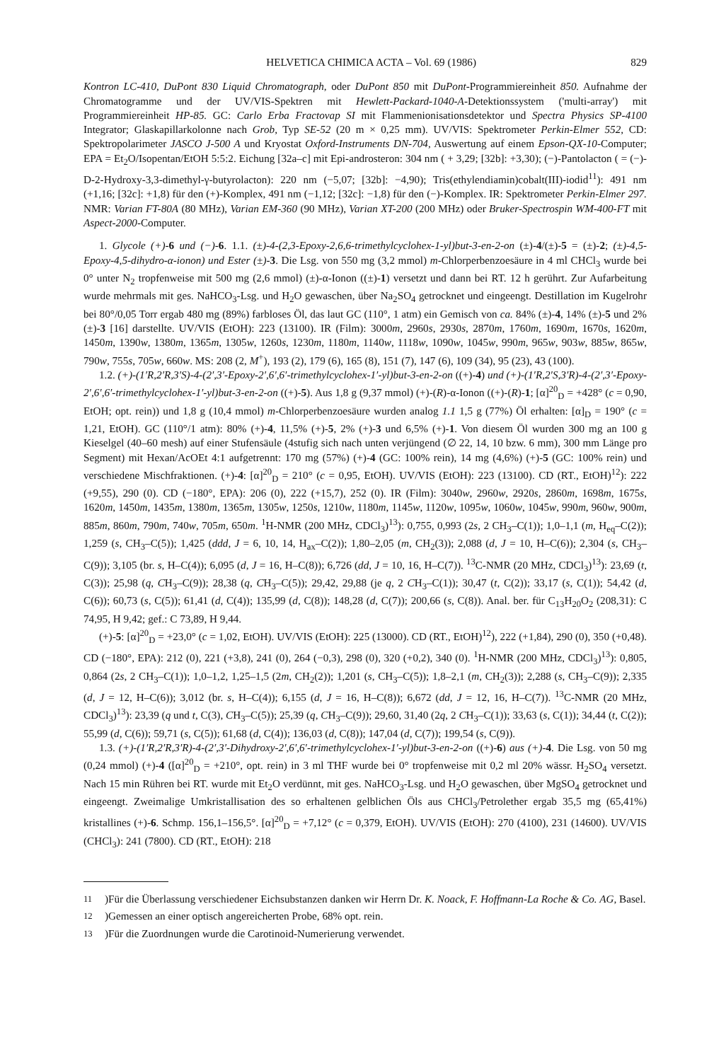HELVETICA CHIMICA ACTA – Vol. 69 (1986) 829
Kontron LC-410, DuPont 830 Liquid Chromatograph, oder DuPont 850 mit DuPont-Programmiereinheit 850. Aufnahme der Chromatogramme und der UV/VIS-Spektren mit Hewlett-Packard-1040-A-Detektionssystem ('multi-array') mit Programmiereinheit HP-85. GC: Carlo Erba Fractovap SI mit Flammenionisationsdetektor und Spectra Physics SP-4100 Integrator; Glaskapillarkolonne nach Grob, Typ SE-52 (20 m × 0,25 mm). UV/VIS: Spektrometer Perkin-Elmer 552, CD: Spektropolarimeter JASCO J-500 A und Kryostat Oxford-Instruments DN-704, Auswertung auf einem Epson-QX-10-Computer; EPA = Et<sub>2</sub>O/Isopentan/EtOH 5:5:2. Eichung [32a–c] mit Epi-androsteron: 304 nm ( + 3,29; [32b]: +3,30); (−)-Pantolacton ( = (−)-D-2-Hydroxy-3,3-dimethyl-γ-butyrolacton): 220 nm (−5,07; [32b]: −4,90); Tris(ethylendiamin)cobalt(III)-iodid<sup>11</sup>): 491 nm (+1,16; [32c]: +1,8) für den (+)-Komplex, 491 nm (−1,12; [32c]: −1,8) für den (−)-Komplex. IR: Spektrometer Perkin-Elmer 297. NMR: Varian FT-80A (80 MHz), Varian EM-360 (90 MHz), Varian XT-200 (200 MHz) oder Bruker-Spectrospin WM-400-FT mit Aspect-2000-Computer.
1. Glycole (+)-6 und (−)-6. 1.1. (±)-4-(2,3-Epoxy-2,6,6-trimethylcyclohex-1-yl)but-3-en-2-on (±)-4/(±)-5 = (±)-2; (±)-4,5-Epoxy-4,5-dihydro-α-ionon) und Ester (±)-3. Die Lsg. von 550 mg (3,2 mmol) m-Chlorperbenzoesäure in 4 ml CHCl<sub>3</sub> wurde bei 0° unter N<sub>2</sub> tropfenweise mit 500 mg (2,6 mmol) (±)-α-Ionon ((±)-1) versetzt und dann bei RT. 12 h gerührt. Zur Aufarbeitung wurde mehrmals mit ges. NaHCO<sub>3</sub>-Lsg. und H<sub>2</sub>O gewaschen, über Na<sub>2</sub>SO<sub>4</sub> getrocknet und eingeengt. Destillation im Kugelrohr bei 80°/0,05 Torr ergab 480 mg (89%) farbloses Öl, das laut GC (110°, 1 atm) ein Gemisch von ca. 84% (±)-4, 14% (±)-5 und 2% (±)-3 [16] darstellte. UV/VIS (EtOH): 223 (13100). IR (Film): 3000m, 2960s, 2930s, 2870m, 1760m, 1690m, 1670s, 1620m, 1450m, 1390w, 1380m, 1365m, 1305w, 1260s, 1230m, 1180m, 1140w, 1118w, 1090w, 1045w, 990m, 965w, 903w, 885w, 865w, 790w, 755s, 705w, 660w. MS: 208 (2, M<sup>+</sup>), 193 (2), 179 (6), 165 (8), 151 (7), 147 (6), 109 (34), 95 (23), 43 (100).
1.2. (+)-(1′R,2′R,3′S)-4-(2′,3′-Epoxy-2′,6′,6′-trimethylcyclohex-1′-yl)but-3-en-2-on ((+)-4) und (+)-(1′R,2′S,3′R)-4-(2′,3′-Epoxy-2′,6′,6′-trimethylcyclohex-1′-yl)but-3-en-2-on ((+)-5). Aus 1,8 g (9,37 mmol) (+)-(R)-α-Ionon ((+)-(R)-1; [α]<sup>20</sup><sub>D</sub> = +428° (c = 0,90, EtOH; opt. rein)) und 1,8 g (10,4 mmol) m-Chlorperbenzoesäure wurden analog 1.1 1,5 g (77%) Öl erhalten: [α]<sub>D</sub> = 190° (c = 1,21, EtOH). GC (110°/1 atm): 80% (+)-4, 11,5% (+)-5, 2% (+)-3 und 6,5% (+)-1. Von diesem Öl wurden 300 mg an 100 g Kieselgel (40–60 mesh) auf einer Stufensäule (4stufig sich nach unten verjüngend (∅ 22, 14, 10 bzw. 6 mm), 300 mm Länge pro Segment) mit Hexan/AcOEt 4:1 aufgetrennt: 170 mg (57%) (+)-4 (GC: 100% rein), 14 mg (4,6%) (+)-5 (GC: 100% rein) und verschiedene Mischfraktionen. (+)-4: [α]<sup>20</sup><sub>D</sub> = 210° (c = 0,95, EtOH). UV/VIS (EtOH): 223 (13100). CD (RT., EtOH)<sup>12</sup>): 222 (+9,55), 290 (0). CD (−180°, EPA): 206 (0), 222 (+15,7), 252 (0). IR (Film): 3040w, 2960w, 2920s, 2860m, 1698m, 1675s, 1620m, 1450m, 1435m, 1380m, 1365m, 1305w, 1250s, 1210w, 1180m, 1145w, 1120w, 1095w, 1060w, 1045w, 990m, 960w, 900m, 885m, 860m, 790m, 740w, 705m, 650m. <sup>1</sup>H-NMR (200 MHz, CDCl<sub>3</sub>)<sup>13</sup>): 0,755, 0,993 (2s, 2 CH<sub>3</sub>–C(1)); 1,0–1,1 (m, H<sub>eq</sub>–C(2)); 1,259 (s, CH<sub>3</sub>–C(5)); 1,425 (ddd, J = 6, 10, 14, H<sub>ax</sub>–C(2)); 1,80–2,05 (m, CH<sub>2</sub>(3)); 2,088 (d, J = 10, H–C(6)); 2,304 (s, CH<sub>3</sub>–C(9)); 3,105 (br. s, H–C(4)); 6,095 (d, J = 16, H–C(8)); 6,726 (dd, J = 10, 16, H–C(7)). <sup>13</sup>C-NMR (20 MHz, CDCl<sub>3</sub>)<sup>13</sup>): 23,69 (t, C(3)); 25,98 (q, CH<sub>3</sub>–C(9)); 28,38 (q, CH<sub>3</sub>–C(5)); 29,42, 29,88 (je q, 2 CH<sub>3</sub>–C(1)); 30,47 (t, C(2)); 33,17 (s, C(1)); 54,42 (d, C(6)); 60,73 (s, C(5)); 61,41 (d, C(4)); 135,99 (d, C(8)); 148,28 (d, C(7)); 200,66 (s, C(8)). Anal. ber. für C<sub>13</sub>H<sub>20</sub>O<sub>2</sub> (208,31): C 74,95, H 9,42; gef.: C 73,89, H 9,44.
(+)-5: [α]<sup>20</sup><sub>D</sub> = +23,0° (c = 1,02, EtOH). UV/VIS (EtOH): 225 (13000). CD (RT., EtOH)<sup>12</sup>), 222 (+1,84), 290 (0), 350 (+0,48). CD (−180°, EPA): 212 (0), 221 (+3,8), 241 (0), 264 (−0,3), 298 (0), 320 (+0,2), 340 (0). <sup>1</sup>H-NMR (200 MHz, CDCl<sub>3</sub>)<sup>13</sup>): 0,805, 0,864 (2s, 2 CH<sub>3</sub>–C(1)); 1,0–1,2, 1,25–1,5 (2m, CH<sub>2</sub>(2)); 1,201 (s, CH<sub>3</sub>–C(5)); 1,8–2,1 (m, CH<sub>2</sub>(3)); 2,288 (s, CH<sub>3</sub>–C(9)); 2,335 (d, J = 12, H–C(6)); 3,012 (br. s, H–C(4)); 6,155 (d, J = 16, H–C(8)); 6,672 (dd, J = 12, 16, H–C(7)). <sup>13</sup>C-NMR (20 MHz, CDCl<sub>3</sub>)<sup>13</sup>): 23,39 (q und t, C(3), CH<sub>3</sub>–C(5)); 25,39 (q, CH<sub>3</sub>–C(9)); 29,60, 31,40 (2q, 2 CH<sub>3</sub>–C(1)); 33,63 (s, C(1)); 34,44 (t, C(2)); 55,99 (d, C(6)); 59,71 (s, C(5)); 61,68 (d, C(4)); 136,03 (d, C(8)); 147,04 (d, C(7)); 199,54 (s, C(9)).
1.3. (+)-(1′R,2′R,3′R)-4-(2′,3′-Dihydroxy-2′,6′,6′-trimethylcyclohex-1′-yl)but-3-en-2-on ((+)-6) aus (+)-4. Die Lsg. von 50 mg (0,24 mmol) (+)-4 ([α]<sup>20</sup><sub>D</sub> = +210°, opt. rein) in 3 ml THF wurde bei 0° tropfenweise mit 0,2 ml 20% wässr. H<sub>2</sub>SO<sub>4</sub> versetzt. Nach 15 min Rühren bei RT. wurde mit Et<sub>2</sub>O verdünnt, mit ges. NaHCO<sub>3</sub>-Lsg. und H<sub>2</sub>O gewaschen, über MgSO<sub>4</sub> getrocknet und eingeengt. Zweimalige Umkristallisation des so erhaltenen gelblichen Öls aus CHCl<sub>3</sub>/Petrolether ergab 35,5 mg (65,41%) kristallines (+)-6. Schmp. 156,1–156,5°. [α]<sup>20</sup><sub>D</sub> = +7,12° (c = 0,379, EtOH). UV/VIS (EtOH): 270 (4100), 231 (14600). UV/VIS (CHCl<sub>3</sub>): 241 (7800). CD (RT., EtOH): 218
<sup>11</sup>) Für die Überlassung verschiedener Eichsubstanzen danken wir Herrn Dr. K. Noack, F. Hoffmann-La Roche & Co. AG, Basel.
<sup>12</sup>) Gemessen an einer optisch angereicherten Probe, 68% opt. rein.
<sup>13</sup>) Für die Zuordnungen wurde die Carotinoid-Numerierung verwendet.